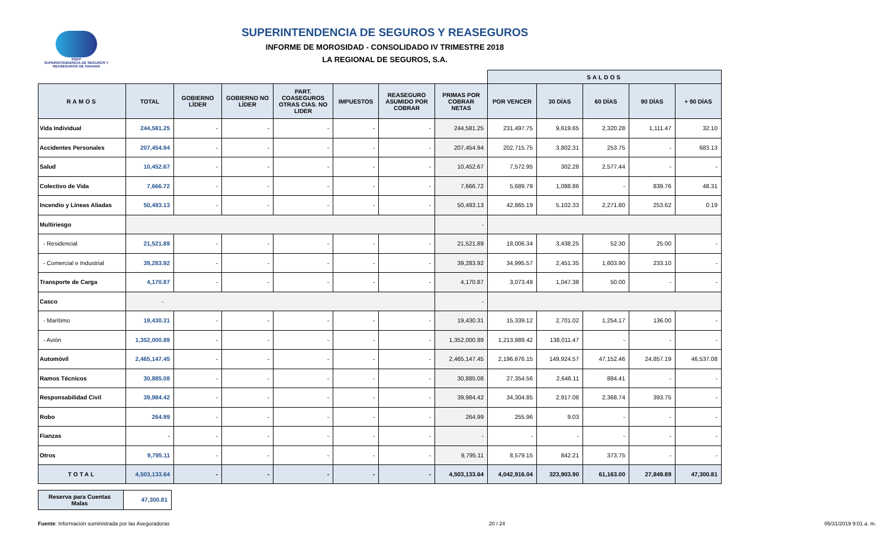SSRP
SUPERINTENDENCIA DE SEGUROS Y REASEGUROS DE PANAMÁ
SUPERINTENDENCIA DE SEGUROS Y REASEGUROS
INFORME DE MOROSIDAD - CONSOLIDADO IV TRIMESTRE 2018
LA REGIONAL DE SEGUROS, S.A.
| | | | | | | | | SALDOS | | | | |
| --- | --- | --- | --- | --- | --- | --- | --- | --- | --- | --- | --- | --- |
| RAMOS | TOTAL | GOBIERNO LÍDER | GOBIERNO NO LÍDER | PART. COASEGUROS OTRAS CIAS. NO LIDER | IMPUESTOS | REASEGURO ASUMIDO POR COBRAR | PRIMAS POR COBRAR NETAS | POR VENCER | 30 DÍAS | 60 DÍAS | 90 DÍAS | + 90 DÍAS |
| Vida Individual | 244,581.25 | - | - | - | - | - | 244,581.25 | 231,497.75 | 9,619.65 | 2,320.28 | 1,111.47 | 32.10 |
| Accidentes Personales | 207,454.94 | - | - | - | - | - | 207,454.94 | 202,715.75 | 3,802.31 | 253.75 | - | 683.13 |
| Salud | 10,452.67 | - | - | - | - | - | 10,452.67 | 7,572.95 | 302.28 | 2,577.44 | - | - |
| Colectivo de Vida | 7,666.72 | - | - | - | - | - | 7,666.72 | 5,689.79 | 1,088.86 | - | 839.76 | 48.31 |
| Incendio y Líneas Aliadas | 50,493.13 | - | - | - | - | - | 50,493.13 | 42,865.19 | 5,102.33 | 2,271.80 | 253.62 | 0.19 |
| Multiriesgo | | | | | | | - | | | | | |
| - Residencial | 21,521.89 | - | - | - | - | - | 21,521.89 | 18,006.34 | 3,438.25 | 52.30 | 25.00 | - |
| - Comercial e Industrial | 39,283.92 | - | - | - | - | - | 39,283.92 | 34,995.57 | 2,451.35 | 1,603.90 | 233.10 | - |
| Transporte de Carga | 4,170.87 | - | - | - | - | - | 4,170.87 | 3,073.49 | 1,047.38 | 50.00 | - | - |
| Casco | - | | | | | | - | | | | | |
| - Marítimo | 19,430.31 | - | - | - | - | - | 19,430.31 | 15,339.12 | 2,701.02 | 1,254.17 | 136.00 | - |
| - Avión | 1,352,000.89 | - | - | - | - | - | 1,352,000.89 | 1,213,989.42 | 138,011.47 | - | - | - |
| Automóvil | 2,465,147.45 | - | - | - | - | - | 2,465,147.45 | 2,196,676.15 | 149,924.57 | 47,152.46 | 24,857.19 | 46,537.08 |
| Ramos Técnicos | 30,885.08 | - | - | - | - | - | 30,885.08 | 27,354.56 | 2,646.11 | 884.41 | - | - |
| Responsabilidad Civil | 39,984.42 | - | - | - | - | - | 39,984.42 | 34,304.85 | 2,917.08 | 2,368.74 | 393.75 | - |
| Robo | 264.99 | - | - | - | - | - | 264.99 | 255.96 | 9.03 | - | - | - |
| Fianzas | - | - | - | - | - | - | - | - | - | - | - | - |
| Otros | 9,795.11 | - | - | - | - | - | 9,795.11 | 8,579.15 | 842.21 | 373.75 | - | - |
| TOTAL | 4,503,133.64 | - | - | - | - | - | 4,503,133.64 | 4,042,916.04 | 323,903.90 | 61,163.00 | 27,849.89 | 47,300.81 |
| Reserva para Cuentas Malas | 47,300.81 |
Fuente: Información suministrada por las Aseguradoras 20 / 24 05/31/2019 9:01 a. m.